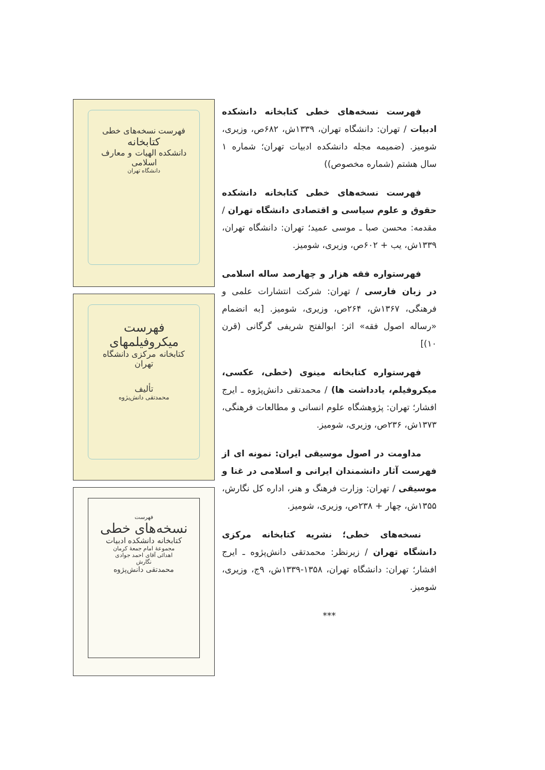فهرست نسخه‌های خطی کتابخانه دانشکده ادبیات / تهران: دانشگاه تهران، ۱۳۳۹ش، ۶۸۲ص، وزیری، شومیز. (ضمیمه مجله دانشکده ادبیات تهران؛ شماره ۱ سال هشتم (شماره مخصوص))
فهرست نسخه‌های خطی کتابخانه دانشکده حقوق و علوم سیاسی و اقتصادی دانشگاه تهران / مقدمه: محسن صبا ـ موسی عمید؛ تهران: دانشگاه تهران، ۱۳۳۹ش، یب + ۶۰۲ص، وزیری، شومیز.
فهرستواره فقه هزار و چهارصد ساله اسلامی در زبان فارسی / تهران: شرکت انتشارات علمی و فرهنگی، ۱۳۶۷ش، ۲۶۴ص، وزیری، شومیز. [به انضمام «رساله اصول فقه» اثر: ابوالفتح شریفی گرگانی (قرن ۱۰)]
فهرستواره کتابخانه مینوی (خطی، عکسی، میکروفیلم، یادداشت ها) / محمدتقی دانش‌پژوه ـ ایرج افشار؛ تهران: پژوهشگاه علوم انسانی و مطالعات فرهنگی، ۱۳۷۳ش، ۲۳۶ص، وزیری، شومیز.
مداومت در اصول موسیقی ایران: نمونه ای از فهرست آثار دانشمندان ایرانی و اسلامی در غنا و موسیقی / تهران: وزارت فرهنگ و هنر، اداره کل نگارش، ۱۳۵۵ش، چهار + ۲۳۸ص، وزیری، شومیز.
نسخه‌های خطی؛ نشریه کتابخانه مرکزی دانشگاه تهران / زیرنظر: محمدتقی دانش‌پژوه ـ ایرج افشار؛ تهران: دانشگاه تهران، ۱۳۵۸-۱۳۳۹ش، ۹ج، وزیری، شومیز.
***
فهرست نسخه‌های خطی
کتابخانه
دانشکده الهیات و معارف اسلامی
دانشگاه تهران
فهرست میکروفیلمهای
کتابخانه مرکزی دانشگاه تهران
تألیف
محمدتقی دانش‌پژوه
فهرست
نسخه‌های خطی
کتابخانه دانشکده ادبیات
مجموعهٔ امام جمعهٔ کرمان
اهدائی آقای احمد جوادی
نگارش
محمدتقی دانش‌پژوه